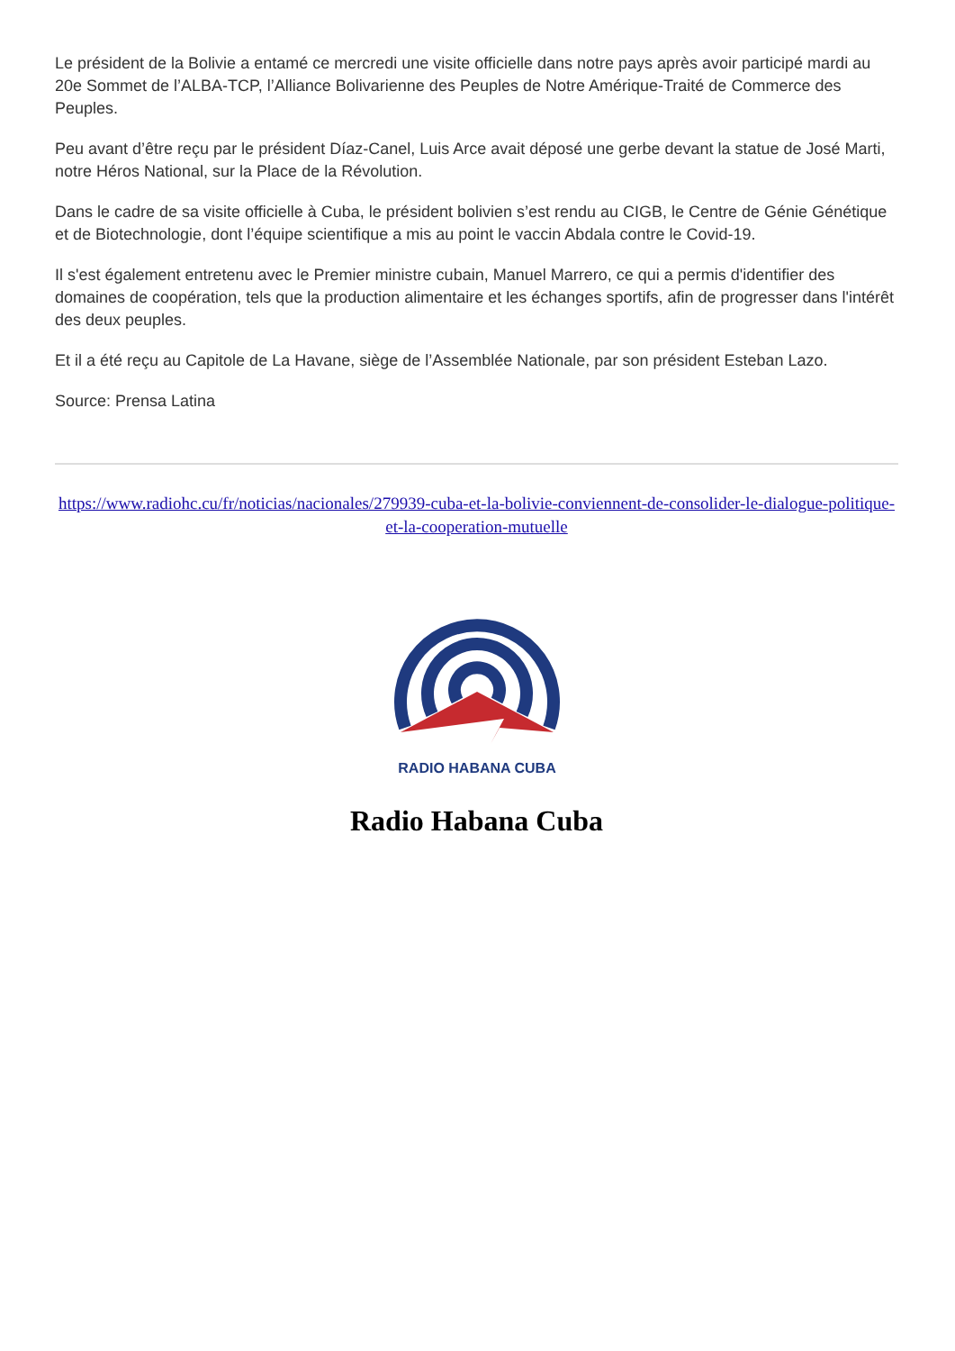Le président de la Bolivie a entamé ce mercredi une visite officielle dans notre pays après avoir participé mardi au 20e Sommet de l’ALBA-TCP, l’Alliance Bolivarienne des Peuples de Notre Amérique-Traité de Commerce des Peuples.
Peu avant d’être reçu par le président Díaz-Canel, Luis Arce avait déposé une gerbe devant la statue de José Marti, notre Héros National, sur la Place de la Révolution.
Dans le cadre de sa visite officielle à Cuba, le président bolivien s’est rendu au CIGB, le Centre de Génie Génétique et de Biotechnologie, dont l’équipe scientifique a mis au point le vaccin Abdala contre le Covid-19.
Il s'est également entretenu avec le Premier ministre cubain, Manuel Marrero, ce qui a permis d'identifier des domaines de coopération, tels que la production alimentaire et les échanges sportifs, afin de progresser dans l'intérêt des deux peuples.
Et il a été reçu au Capitole de La Havane, siège de l’Assemblée Nationale, par son président Esteban Lazo.
Source: Prensa Latina
https://www.radiohc.cu/fr/noticias/nacionales/279939-cuba-et-la-bolivie-conviennent-de-consolider-le-dialogue-politique-et-la-cooperation-mutuelle
RADIO HABANA CUBA
Radio Habana Cuba